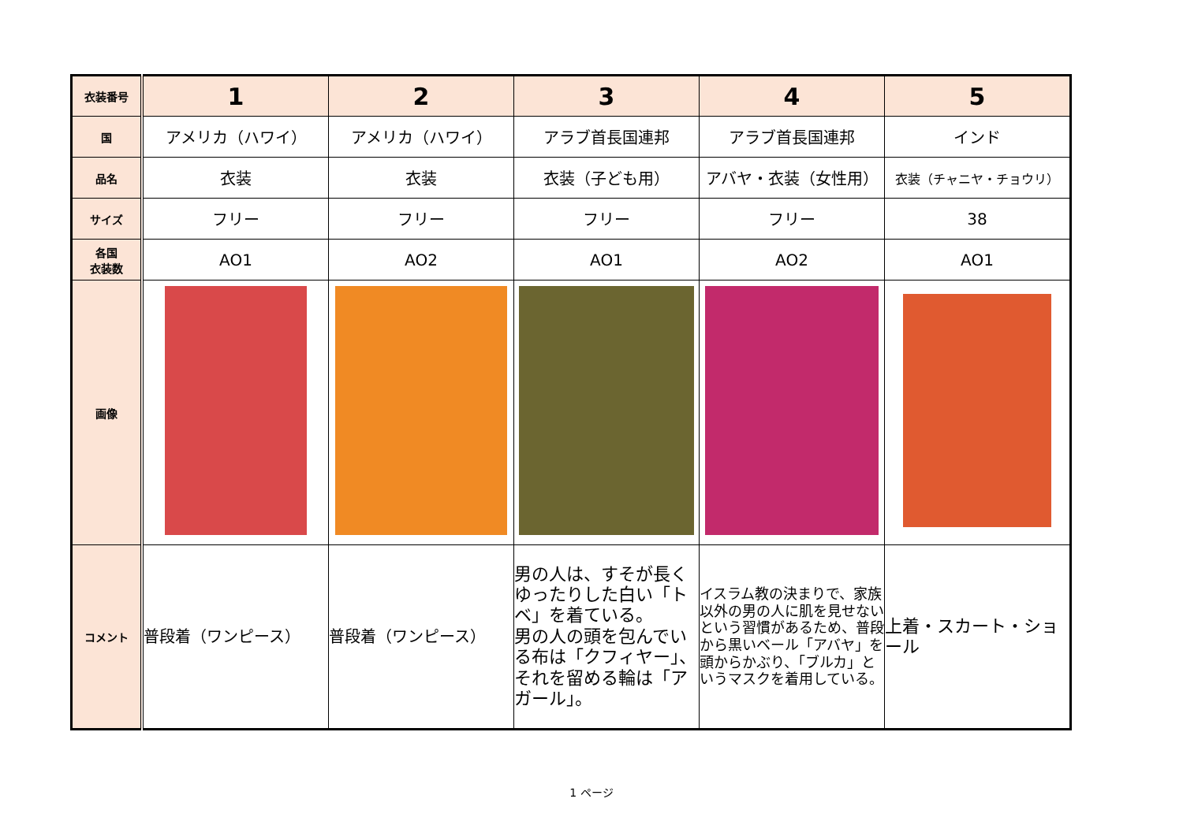| 衣装番号 | 1 | 2 | 3 | 4 | 5 |
| 国 | アメリカ（ハワイ） | アメリカ（ハワイ） | アラブ首長国連邦 | アラブ首長国連邦 | インド |
| 品名 | 衣装 | 衣装 | 衣装（子ども用） | アバヤ・衣装（女性用） | 衣装（チャニヤ・チョウリ） |
| サイズ | フリー | フリー | フリー | フリー | 38 |
| 各国 衣装数 | AO1 | AO2 | AO1 | AO2 | AO1 |
| 画像 | | | | | |
| コメント | 普段着（ワンピース） | 普段着（ワンピース） | 男の人は、すそが長くゆったりした白い「トベ」を着ている。 男の人の頭を包んでいる布は「クフィヤー」、それを留める輪は「アガール」。 | イスラム教の決まりで、家族以外の男の人に肌を見せないという習慣があるため、普段から黒いベール「アバヤ」を頭からかぶり、「ブルカ」というマスクを着用している。 | 上着・スカート・ショール |
1 ページ